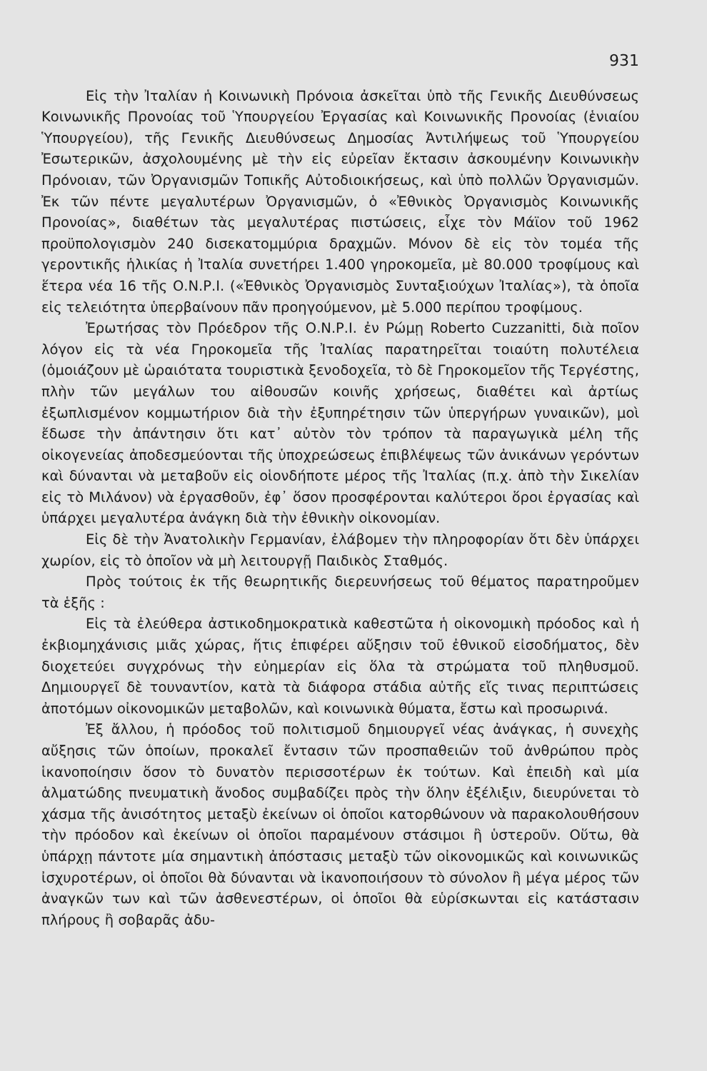931
Εἰς τὴν Ἰταλίαν ἡ Κοινωνικὴ Πρόνοια ἀσκεῖται ὑπὸ τῆς Γενικῆς Διευθύνσεως Κοινωνικῆς Προνοίας τοῦ Ὑπουργείου Ἐργασίας καὶ Κοινωνικῆς Προνοίας (ἑνιαίου Ὑπουργείου), τῆς Γενικῆς Διευθύνσεως Δημοσίας Ἀντιλήψεως τοῦ Ὑπουργείου Ἐσωτερικῶν, ἀσχολουμένης μὲ τὴν εἰς εὐρεῖαν ἔκτασιν ἀσκουμένην Κοινωνικὴν Πρόνοιαν, τῶν Ὀργανισμῶν Τοπικῆς Αὐτοδιοικήσεως, καὶ ὑπὸ πολλῶν Ὀργανισμῶν. Ἐκ τῶν πέντε μεγαλυτέρων Ὀργανισμῶν, ὁ «Ἐθνικὸς Ὀργανισμὸς Κοινωνικῆς Προνοίας», διαθέτων τὰς μεγαλυτέρας πιστώσεις, εἶχε τὸν Μάϊον τοῦ 1962 προϋπολογισμὸν 240 δισεκατομμύρια δραχμῶν. Μόνον δὲ εἰς τὸν τομέα τῆς γεροντικῆς ἡλικίας ἡ Ἰταλία συνετήρει 1.400 γηροκομεῖα, μὲ 80.000 τροφίμους καὶ ἕτερα νέα 16 τῆς Ο.Ν.Ρ.Ι. («Ἐθνικὸς Ὀργανισμὸς Συνταξιούχων Ἰταλίας»), τὰ ὁποῖα εἰς τελειότητα ὑπερβαίνουν πᾶν προηγούμενον, μὲ 5.000 περίπου τροφίμους.
Ἐρωτήσας τὸν Πρόεδρον τῆς Ο.Ν.Ρ.Ι. ἐν Ρώμῃ Roberto Cuzzanitti, διὰ ποῖον λόγον εἰς τὰ νέα Γηροκομεῖα τῆς Ἰταλίας παρατηρεῖται τοιαύτη πολυτέλεια (ὁμοιάζουν μὲ ὡραιότατα τουριστικὰ ξενοδοχεῖα, τὸ δὲ Γηροκομεῖον τῆς Τεργέστης, πλὴν τῶν μεγάλων του αἰθουσῶν κοινῆς χρήσεως, διαθέτει καὶ ἀρτίως ἐξωπλισμένον κομμωτήριον διὰ τὴν ἐξυπηρέτησιν τῶν ὑπεργήρων γυναικῶν), μοὶ ἔδωσε τὴν ἀπάντησιν ὅτι κατ᾽ αὐτὸν τὸν τρόπον τὰ παραγωγικὰ μέλη τῆς οἰκογενείας ἀποδεσμεύονται τῆς ὑποχρεώσεως ἐπιβλέψεως τῶν ἀνικάνων γερόντων καὶ δύνανται νὰ μεταβοῦν εἰς οἱονδήποτε μέρος τῆς Ἰταλίας (π.χ. ἀπὸ τὴν Σικελίαν εἰς τὸ Μιλάνον) νὰ ἐργασθοῦν, ἐφ᾽ ὅσον προσφέρονται καλύτεροι ὅροι ἐργασίας καὶ ὑπάρχει μεγαλυτέρα ἀνάγκη διὰ τὴν ἐθνικὴν οἰκονομίαν.
Εἰς δὲ τὴν Ἀνατολικὴν Γερμανίαν, ἐλάβομεν τὴν πληροφορίαν ὅτι δὲν ὑπάρχει χωρίον, εἰς τὸ ὁποῖον νὰ μὴ λειτουργῇ Παιδικὸς Σταθμός.
Πρὸς τούτοις ἐκ τῆς θεωρητικῆς διερευνήσεως τοῦ θέματος παρατηροῦμεν τὰ ἑξῆς :
Εἰς τὰ ἐλεύθερα ἀστικοδημοκρατικὰ καθεστῶτα ἡ οἰκονομικὴ πρόοδος καὶ ἡ ἐκβιομηχάνισις μιᾶς χώρας, ἥτις ἐπιφέρει αὔξησιν τοῦ ἐθνικοῦ εἰσοδήματος, δὲν διοχετεύει συγχρόνως τὴν εὐημερίαν εἰς ὅλα τὰ στρώματα τοῦ πληθυσμοῦ. Δημιουργεῖ δὲ τουναντίον, κατὰ τὰ διάφορα στάδια αὐτῆς εἴς τινας περιπτώσεις ἀποτόμων οἰκονομικῶν μεταβολῶν, καὶ κοινωνικὰ θύματα, ἔστω καὶ προσωρινά.
Ἐξ ἄλλου, ἡ πρόοδος τοῦ πολιτισμοῦ δημιουργεῖ νέας ἀνάγκας, ἡ συνεχὴς αὔξησις τῶν ὁποίων, προκαλεῖ ἔντασιν τῶν προσπαθειῶν τοῦ ἀνθρώπου πρὸς ἱκανοποίησιν ὅσον τὸ δυνατὸν περισσοτέρων ἐκ τούτων. Καὶ ἐπειδὴ καὶ μία ἁλματώδης πνευματικὴ ἄνοδος συμβαδίζει πρὸς τὴν ὅλην ἐξέλιξιν, διευρύνεται τὸ χάσμα τῆς ἀνισότητος μεταξὺ ἐκείνων οἱ ὁποῖοι κατορθώνουν νὰ παρακολουθήσουν τὴν πρόοδον καὶ ἐκείνων οἱ ὁποῖοι παραμένουν στάσιμοι ἢ ὑστεροῦν. Οὕτω, θὰ ὑπάρχῃ πάντοτε μία σημαντικὴ ἀπόστασις μεταξὺ τῶν οἰκονομικῶς καὶ κοινωνικῶς ἰσχυροτέρων, οἱ ὁποῖοι θὰ δύνανται νὰ ἱκανοποιήσουν τὸ σύνολον ἢ μέγα μέρος τῶν ἀναγκῶν των καὶ τῶν ἀσθενεστέρων, οἱ ὁποῖοι θὰ εὑρίσκωνται εἰς κατάστασιν πλήρους ἢ σοβαρᾶς ἀδυ-